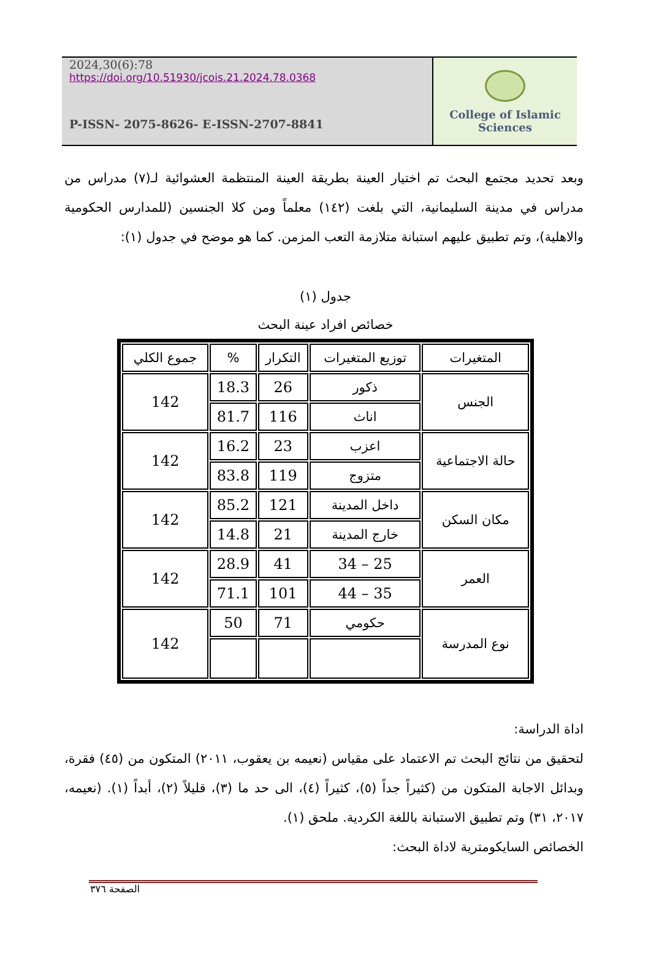2024,30(6):78
https://doi.org/10.51930/jcois.21.2024.78.0368
P-ISSN- 2075-8626- E-ISSN-2707-8841
College of Islamic Sciences
وبعد تحديد مجتمع البحث تم اختيار العينة بطريقة العينة المنتظمة العشوائية لـ(٧) مدراس من مدراس في مدينة السليمانية، التي بلغت (١٤٢) معلماً ومن كلا الجنسين (للمدارس الحكومية والاهلية)، وتم تطبيق عليهم استبانة متلازمة التعب المزمن. كما هو موضح في جدول (١):
جدول (١)
خصائص افراد عينة البحث
| المتغيرات | توزيع المتغيرات | التكرار | % | جموع الكلي |
| --- | --- | --- | --- | --- |
| الجنس | ذكور | 26 | 18.3 | 142 |
| | اناث | 116 | 81.7 | |
| حالة الاجتماعية | اعزب | 23 | 16.2 | 142 |
| | متزوج | 119 | 83.8 | |
| مكان السكن | داخل المدينة | 121 | 85.2 | 142 |
| | خارج المدينة | 21 | 14.8 | |
| العمر | 25 – 34 | 41 | 28.9 | 142 |
| | 35 – 44 | 101 | 71.1 | |
| نوع المدرسة | حكومي | 71 | 50 | 142 |
اداة الدراسة:
لتحقيق من نتائج البحث تم الاعتماد على مقياس (نعيمه بن يعقوب، ٢٠١١) المتكون من (٤٥) فقرة، وبدائل الاجابة المتكون من (كثيراً جداً (٥)، كثيراً (٤)، الى حد ما (٣)، قليلاً (٢)، أبداً (١). (نعيمه، ٢٠١٧، ٣١) وتم تطبيق الاستبانة باللغة الكردية. ملحق (١).
الخصائص السايكومترية لاداة البحث:
الصفحة ٣٧٦